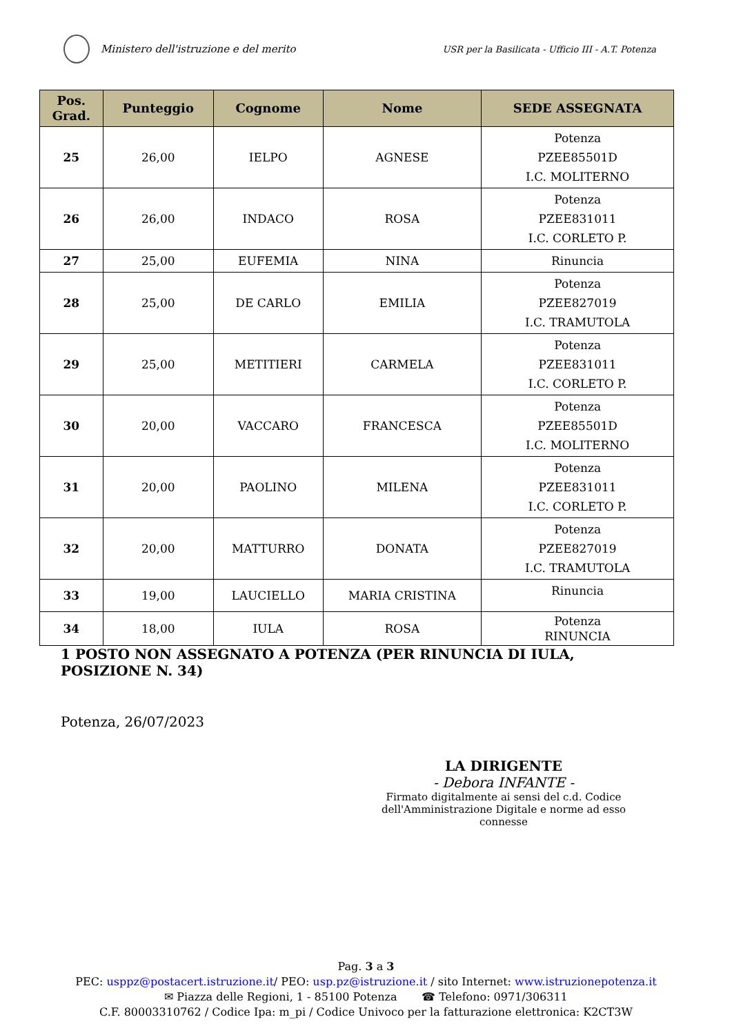Ministero dell'istruzione e del merito
USR per la Basilicata - Ufficio III - A.T. Potenza
| Pos. Grad. | Punteggio | Cognome | Nome | SEDE ASSEGNATA |
| --- | --- | --- | --- | --- |
| 25 | 26,00 | IELPO | AGNESE | Potenza PZEE85501D I.C. MOLITERNO |
| 26 | 26,00 | INDACO | ROSA | Potenza PZEE831011 I.C. CORLETO P. |
| 27 | 25,00 | EUFEMIA | NINA | Rinuncia |
| 28 | 25,00 | DE CARLO | EMILIA | Potenza PZEE827019 I.C. TRAMUTOLA |
| 29 | 25,00 | METITIERI | CARMELA | Potenza PZEE831011 I.C. CORLETO P. |
| 30 | 20,00 | VACCARO | FRANCESCA | Potenza PZEE85501D I.C. MOLITERNO |
| 31 | 20,00 | PAOLINO | MILENA | Potenza PZEE831011 I.C. CORLETO P. |
| 32 | 20,00 | MATTURRO | DONATA | Potenza PZEE827019 I.C. TRAMUTOLA |
| 33 | 19,00 | LAUCIELLO | MARIA CRISTINA | Rinuncia |
| 34 | 18,00 | IULA | ROSA | Potenza RINUNCIA |
1 POSTO NON ASSEGNATO A POTENZA (PER RINUNCIA DI IULA, POSIZIONE N. 34)
Potenza, 26/07/2023
LA DIRIGENTE
- Debora INFANTE -
Firmato digitalmente ai sensi del c.d. Codice
dell'Amministrazione Digitale e norme ad esso connesse
Pag. 3 a 3
PEC: usppz@postacert.istruzione.it/ PEO: usp.pz@istruzione.it / sito Internet: www.istruzionepotenza.it
✉ Piazza delle Regioni, 1 - 85100 Potenza ☎ Telefono: 0971/306311
C.F. 80003310762 / Codice Ipa: m_pi / Codice Univoco per la fatturazione elettronica: K2CT3W